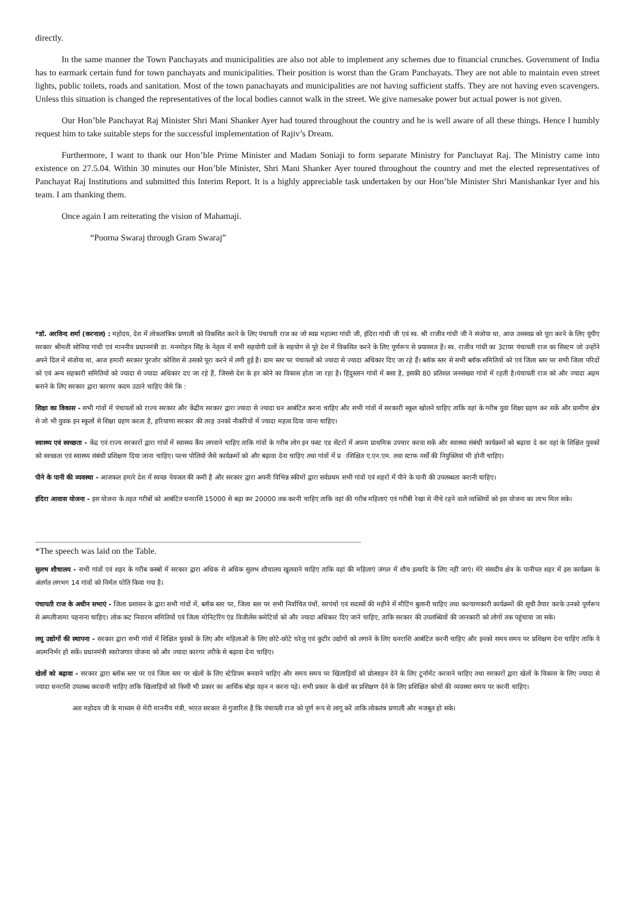directly.
In the same manner the Town Panchayats and municipalities are also not able to implement any schemes due to financial crunches. Government of India has to earmark certain fund for town panchayats and municipalities. Their position is worst than the Gram Panchayats. They are not able to maintain even street lights, public toilets, roads and sanitation. Most of the town panachayats and municipalities are not having sufficient staffs. They are not having even scavengers. Unless this situation is changed the representatives of the local bodies cannot walk in the street. We give namesake power but actual power is not given.
Our Hon’ble Panchayat Raj Minister Shri Mani Shanker Ayer had toured throughout the country and he is well aware of all these things. Hence I humbly request him to take suitable steps for the successful implementation of Rajiv’s Dream.
Furthermore, I want to thank our Hon’ble Prime Minister and Madam Soniaji to form separate Ministry for Panchayat Raj. The Ministry came into existence on 27.5.04. Within 30 minutes our Hon’ble Minister, Shri Mani Shanker Ayer toured throughout the country and met the elected representatives of Panchayat Raj Institutions and submitted this Interim Report. It is a highly appreciable task undertaken by our Hon’ble Minister Shri Manishankar Iyer and his team. I am thanking them.
Once again I am reiterating the vision of Mahamaji.
“Poorna Swaraj through Gram Swaraj”
*डॉ. अरविन्द शर्मा (करनाल) : महोदय, देश में लोकतांत्रिक प्रणाली को विकसित करने के लिए पंचायती राज का जो स्वप्न महात्मा गांधी जी, इंदिरा गांधी जी एवं स्व. श्री राजीव गांधी जी ने संजोया था, आज उसस्वप्न को पूरा करने के लिए यूपीए सरकार श्रीमती सोनिया गांधी एवं माननीय प्रधानमंत्री डा. मनमोहन सिंह के नेतृत्व में सभी सहयोगी दलों के सहयोग से पूरे देश में विकसित करने के लिए पूर्णरूप से प्रयासरत है। स्व. राजीव गांधी का 3टायर पंचायती राज का सिस्टम जो उन्होंने अपने दिल में संजोया था, आज हमारी सरकार पुरजोर कोशिश से उसको पूरा करने में लगी हुई है। ग्राम स्तर पर पंचायतों को ज्यादा से ज्यादा अधिकार दिए जा रहे हैं। ब्लॉक स्तर से सभी ब्लॉक समितियों को एवं जिला स्तर पर सभी जिला परिदों को एवं अन्य सहकारी समितियों को ज्यादा से ज्यादा अधिकार दए जा रहे हैं, जिससे देश के हर कोने का विकास होता जा रहा है। हिंदुस्तान गांवों में बसा है, इसकी 80 प्रतिशत जनसंख्या गांवों में रहती है।पंचायती राज को और ज्यादा अहम बनाने के लिए सरकार द्वारा कारगर कदम उठाने चाहिए जैसे कि :
शिक्षा का विकास - सभी गांवों में पंचायतों को राज्य सरकार और केंद्रीय सरकार द्वारा ज्यादा से ज्यादा धन आबंटित करना चाहिए और सभी गांवों में सरकारी स्कूल खोलने चाहिए ताकि वहां के गरीब युवा शिक्षा ग्रहण कर सकें और ग्रामीण क्षेत्र से जो भी युवक इन स्कूलों से शिक्षा ग्रहण करता है, हरियाणा सरकार की तरह उनको नौकरियों में ज्यादा महत्व दिया जाना चाहिए।
स्वास्थ्य एवं स्वच्छता - केंद्र एवं राज्य सरकारों द्वारा गांवों में स्वास्थ्य कैंप लगवाने चाहिए ताकि गांवों के गरीब लोग इन फस्ट एड सेंटरों में अपना प्राथमिक उपचार करवा सकें और स्वास्थ्य संबंधी कार्यक्रमों को बढ़ावा दे कर वहां के शिक्षित युवकों को स्वच्छता एवं स्वास्थ्य संबंधी प्रशिक्षण दिया जाना चाहिए। पल्स पोलियो जैसे कार्यक्रमों को और बढ़ावा देना चाहिए तथा गांवों में प्र ाशिक्षित ए.एन.एम. तथा स्टाफ नर्सों की नियुक्तियां भी होनी चाहिए।
पीने के पानी की व्यवस्था - आजकल हमारे देश में स्वच्छ पेयजल की कमी है और सरकार द्वारा अपनी विभिन्न स्कीमों द्वारा सर्वप्रथम सभी गांवों एवं शहरों में पीने के पानी की उपलब्धता करानी चाहिए।
इंदिरा आवास योजना - इस योजना के तहत गरीबों को आबंटित धनराशि 15000 से बढ़ा कर 20000 तक करनी चाहिए ताकि वहां की गरीब महिलाएं एवं गरीबी रेखा से नीचे रहने वाले व्यक्तियों को इस योजना का लाभ मिल सके।
*The speech was laid on the Table.
सुलभ शौचालय - सभी गांवों एवं शहर के गरीब कस्बों में सरकार द्वारा अधिक से अधिक सुलभ शौचालय खुलवाने चाहिए ताकि वहां की महिलाएं जंगल में शौच इत्यादि के लिए नहीं जाएं। मेरे संसदीय क्षेत्र के पानीपत शहर में इस कार्यक्रम के अंतर्गत लगभग 14 गांवों को निर्मल घोति किया गया है।
पंचायती राज के अधीन सभाएं - जिला प्रशासन के द्वारा सभी गांवों में, ब्लॉक स्तर पर, जिला स्तर पर सभी निर्वाचित पंचों, सरपंचों एवं सदस्यों की महीने में मीटिंग बुलानी चाहिए तथा कल्याणकारी कार्यक्रमों की सूची तैयार करके उनको पूर्णरूप से अमलीजामा पहनाना चाहिए। लोक कट निवारण समितियों एवं जिला मोनिटरिंग एंड विजीलेंस कमेटियों को और ज्यादा अधिकार दिए जाने चाहिए, ताकि सरकार की उपलब्धियों की जानकारी को लोगों तक पहुंचाया जा सके।
लघु उद्योगों की स्थापना - सरकार द्वारा सभी गांवों में शिक्षित युवकों के लिए और महिलाओं के लिए छोटे-छोटे घरेलू एवं कुटीर उद्योगों को लगाने के लिए धनराशि आबंटित करनी चाहिए और इनको समय समय पर प्रशिक्षण देना चाहिए ताकि ये आत्मनिर्भर हो सकें। प्रधानमंत्री स्वरोजगार योजना को और ज्यादा कारगर तरीके से बढ़ावा देना चाहिए।
खेलों को बढ़ावा - सरकार द्वारा ब्लॉक स्तर पर एवं जिला स्तर पर खेलों के लिए स्टेडियम बनवाने चाहिए और समय समय पर खिलाड़ियों को प्रोत्साहन देने के लिए टूर्नामेंट करवाने चाहिए तथा सरकारों द्वारा खेलों के विकास के लिए ज्यादा से ज्यादा धनराशि उपलब्ध करवानी चाहिए ताकि खिलाड़ियों को किसी भी प्रकार का आर्थिक बोझ वहन न करना पड़े। सभी प्रकार के खेलों का प्रशिक्षण देने के लिए प्रशिक्षित कोचों की व्यवस्था समय पर करनी चाहिए।
अतः महोदय जी के माध्यम से मेरी माननीय मंत्री, भारत सरकार से गुजारिश है कि पंचायती राज को पूर्ण रूप से लागू करें ताकि लोकतंत्र प्रणाली और मजबूत हो सके।